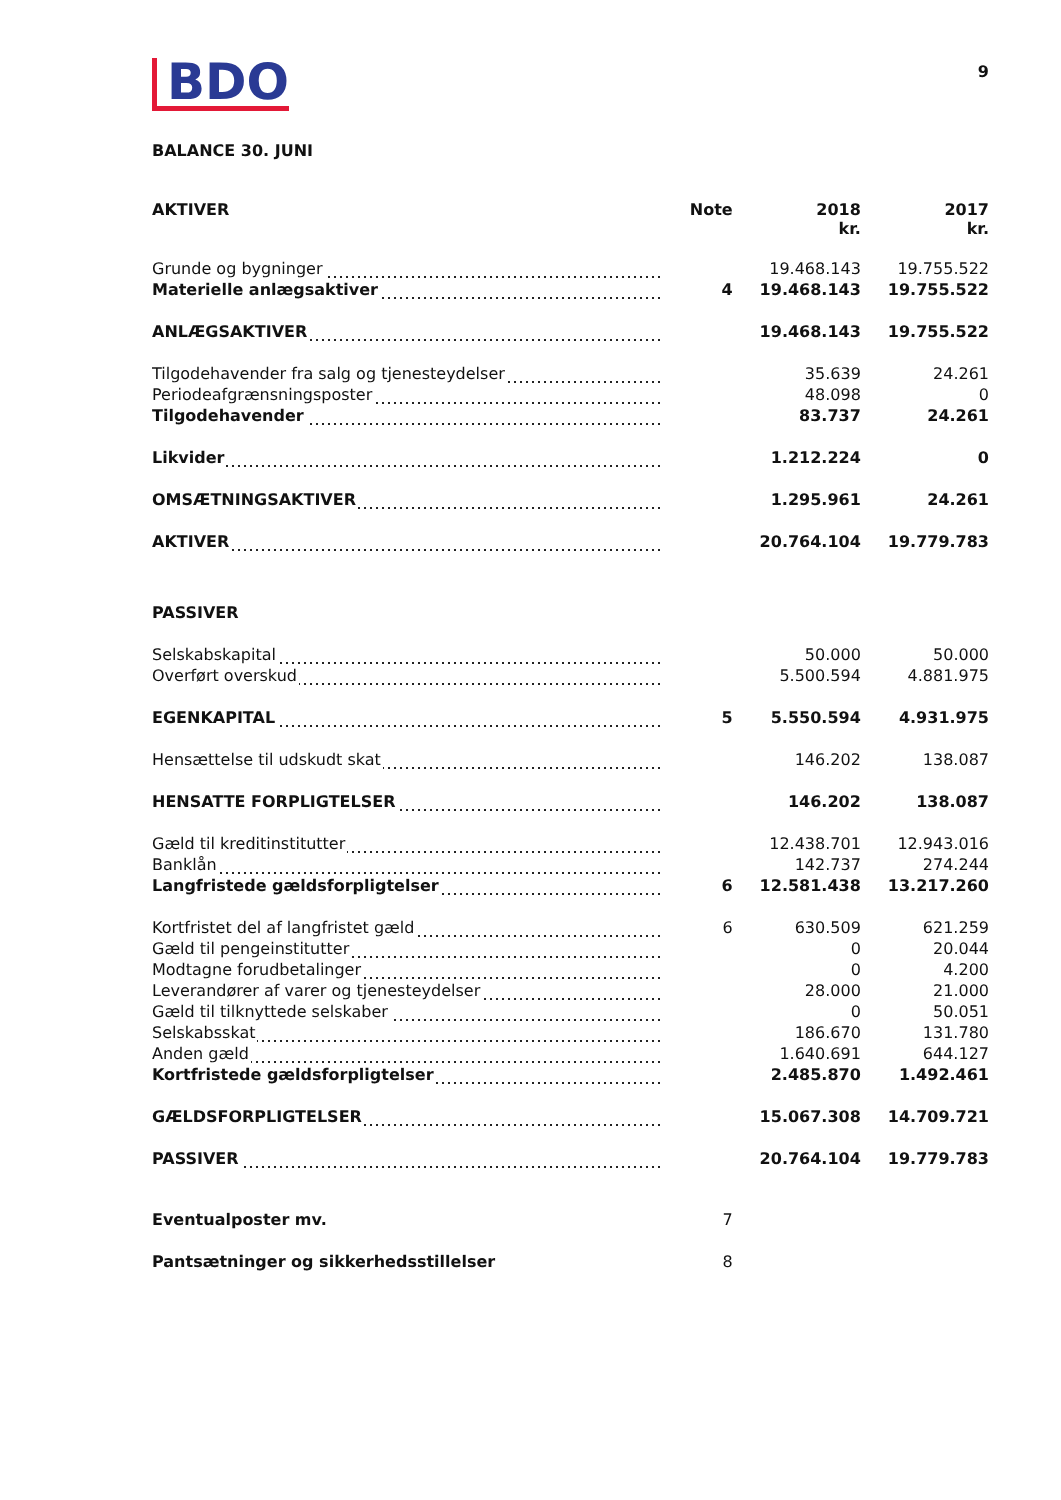BDO
9
BALANCE 30. JUNI
| AKTIVER | Note | 2018 kr. | 2017 kr. |
| --- | --- | --- | --- |
| Grunde og bygninger | | 19.468.143 | 19.755.522 |
| Materielle anlægsaktiver | 4 | 19.468.143 | 19.755.522 |
| ANLÆGSAKTIVER | | 19.468.143 | 19.755.522 |
| Tilgodehavender fra salg og tjenesteydelser | | 35.639 | 24.261 |
| Periodeafgrænsningsposter | | 48.098 | 0 |
| Tilgodehavender | | 83.737 | 24.261 |
| Likvider | | 1.212.224 | 0 |
| OMSÆTNINGSAKTIVER | | 1.295.961 | 24.261 |
| AKTIVER | | 20.764.104 | 19.779.783 |
| PASSIVER | | | |
| Selskabskapital | | 50.000 | 50.000 |
| Overført overskud | | 5.500.594 | 4.881.975 |
| EGENKAPITAL | 5 | 5.550.594 | 4.931.975 |
| Hensættelse til udskudt skat | | 146.202 | 138.087 |
| HENSATTE FORPLIGTELSER | | 146.202 | 138.087 |
| Gæld til kreditinstitutter | | 12.438.701 | 12.943.016 |
| Banklån | | 142.737 | 274.244 |
| Langfristede gældsforpligtelser | 6 | 12.581.438 | 13.217.260 |
| Kortfristet del af langfristet gæld | 6 | 630.509 | 621.259 |
| Gæld til pengeinstitutter | | 0 | 20.044 |
| Modtagne forudbetalinger | | 0 | 4.200 |
| Leverandører af varer og tjenesteydelser | | 28.000 | 21.000 |
| Gæld til tilknyttede selskaber | | 0 | 50.051 |
| Selskabsskat | | 186.670 | 131.780 |
| Anden gæld | | 1.640.691 | 644.127 |
| Kortfristede gældsforpligtelser | | 2.485.870 | 1.492.461 |
| GÆLDSFORPLIGTELSER | | 15.067.308 | 14.709.721 |
| PASSIVER | | 20.764.104 | 19.779.783 |
| Eventualposter mv. | 7 | | |
| Pantsætninger og sikkerhedsstillelser | 8 | | |